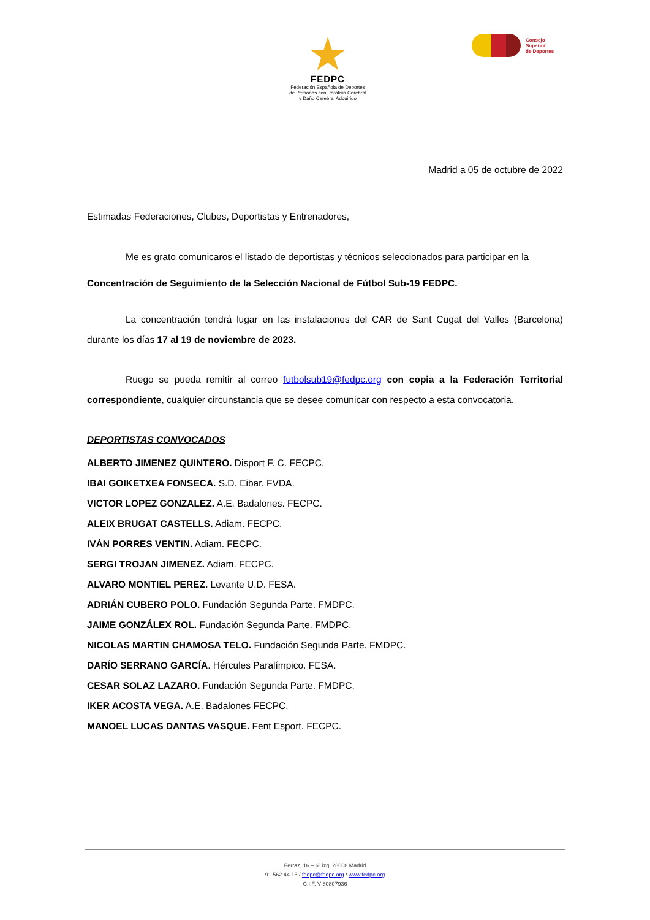FEDPC
Federación Española de Deportes
de Personas con Parálisis Cerebral
y Daño Cerebral Adquirido
Consejo
Superior
de Deportes
Madrid a 05 de octubre de 2022
Estimadas Federaciones, Clubes, Deportistas y Entrenadores,
Me es grato comunicaros el listado de deportistas y técnicos seleccionados para participar en la
Concentración de Seguimiento de la Selección Nacional de Fútbol Sub-19 FEDPC.
La concentración tendrá lugar en las instalaciones del CAR de Sant Cugat del Valles (Barcelona) durante los días 17 al 19 de noviembre de 2023.
Ruego se pueda remitir al correo futbolsub19@fedpc.org con copia a la Federación Territorial correspondiente, cualquier circunstancia que se desee comunicar con respecto a esta convocatoria.
DEPORTISTAS CONVOCADOS
ALBERTO JIMENEZ QUINTERO. Disport F. C. FECPC.
IBAI GOIKETXEA FONSECA. S.D. Eibar. FVDA.
VICTOR LOPEZ GONZALEZ. A.E. Badalones. FECPC.
ALEIX BRUGAT CASTELLS. Adiam. FECPC.
IVÁN PORRES VENTIN. Adiam. FECPC.
SERGI TROJAN JIMENEZ. Adiam. FECPC.
ALVARO MONTIEL PEREZ. Levante U.D. FESA.
ADRIÁN CUBERO POLO. Fundación Segunda Parte. FMDPC.
JAIME GONZÁLEX ROL. Fundación Segunda Parte. FMDPC.
NICOLAS MARTIN CHAMOSA TELO. Fundación Segunda Parte. FMDPC.
DARÍO SERRANO GARCÍA. Hércules Paralímpico. FESA.
CESAR SOLAZ LAZARO. Fundación Segunda Parte. FMDPC.
IKER ACOSTA VEGA. A.E. Badalones FECPC.
MANOEL LUCAS DANTAS VASQUE. Fent Esport. FECPC.
Ferraz, 16 – 6º izq. 28008 Madrid
91 562 44 15 / fedpc@fedpc.org / www.fedpc.org
C.I.F. V-80807936